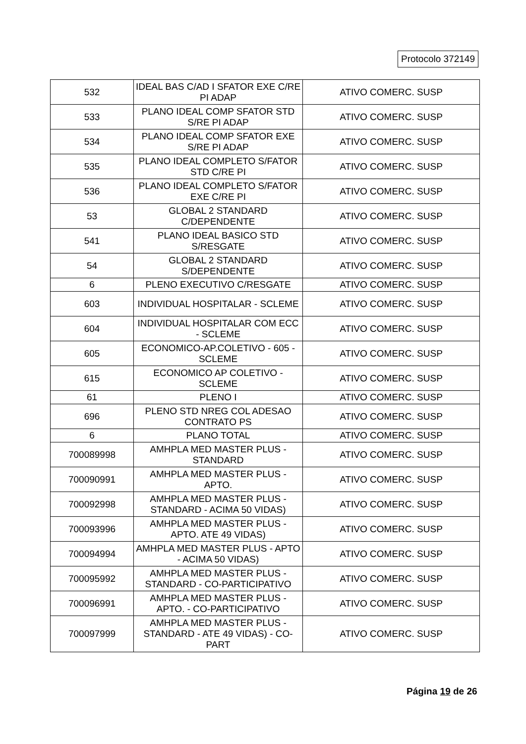Protocolo 372149
| 532 | IDEAL BAS C/AD I SFATOR EXE C/RE PI ADAP | ATIVO COMERC. SUSP |
| 533 | PLANO IDEAL COMP SFATOR STD S/RE PI ADAP | ATIVO COMERC. SUSP |
| 534 | PLANO IDEAL COMP SFATOR EXE S/RE PI ADAP | ATIVO COMERC. SUSP |
| 535 | PLANO IDEAL COMPLETO S/FATOR STD C/RE PI | ATIVO COMERC. SUSP |
| 536 | PLANO IDEAL COMPLETO S/FATOR EXE C/RE PI | ATIVO COMERC. SUSP |
| 53 | GLOBAL 2 STANDARD C/DEPENDENTE | ATIVO COMERC. SUSP |
| 541 | PLANO IDEAL BASICO STD S/RESGATE | ATIVO COMERC. SUSP |
| 54 | GLOBAL 2 STANDARD S/DEPENDENTE | ATIVO COMERC. SUSP |
| 6 | PLENO EXECUTIVO C/RESGATE | ATIVO COMERC. SUSP |
| 603 | INDIVIDUAL HOSPITALAR - SCLEME | ATIVO COMERC. SUSP |
| 604 | INDIVIDUAL HOSPITALAR COM ECC - SCLEME | ATIVO COMERC. SUSP |
| 605 | ECONOMICO-AP.COLETIVO - 605 - SCLEME | ATIVO COMERC. SUSP |
| 615 | ECONOMICO AP COLETIVO - SCLEME | ATIVO COMERC. SUSP |
| 61 | PLENO I | ATIVO COMERC. SUSP |
| 696 | PLENO STD NREG COL ADESAO CONTRATO PS | ATIVO COMERC. SUSP |
| 6 | PLANO TOTAL | ATIVO COMERC. SUSP |
| 700089998 | AMHPLA MED MASTER PLUS - STANDARD | ATIVO COMERC. SUSP |
| 700090991 | AMHPLA MED MASTER PLUS - APTO. | ATIVO COMERC. SUSP |
| 700092998 | AMHPLA MED MASTER PLUS - STANDARD - ACIMA 50 VIDAS) | ATIVO COMERC. SUSP |
| 700093996 | AMHPLA MED MASTER PLUS - APTO. ATE 49 VIDAS) | ATIVO COMERC. SUSP |
| 700094994 | AMHPLA MED MASTER PLUS - APTO - ACIMA 50 VIDAS) | ATIVO COMERC. SUSP |
| 700095992 | AMHPLA MED MASTER PLUS - STANDARD - CO-PARTICIPATIVO | ATIVO COMERC. SUSP |
| 700096991 | AMHPLA MED MASTER PLUS - APTO. - CO-PARTICIPATIVO | ATIVO COMERC. SUSP |
| 700097999 | AMHPLA MED MASTER PLUS - STANDARD - ATE 49 VIDAS) - CO-PART | ATIVO COMERC. SUSP |
Página 19 de 26